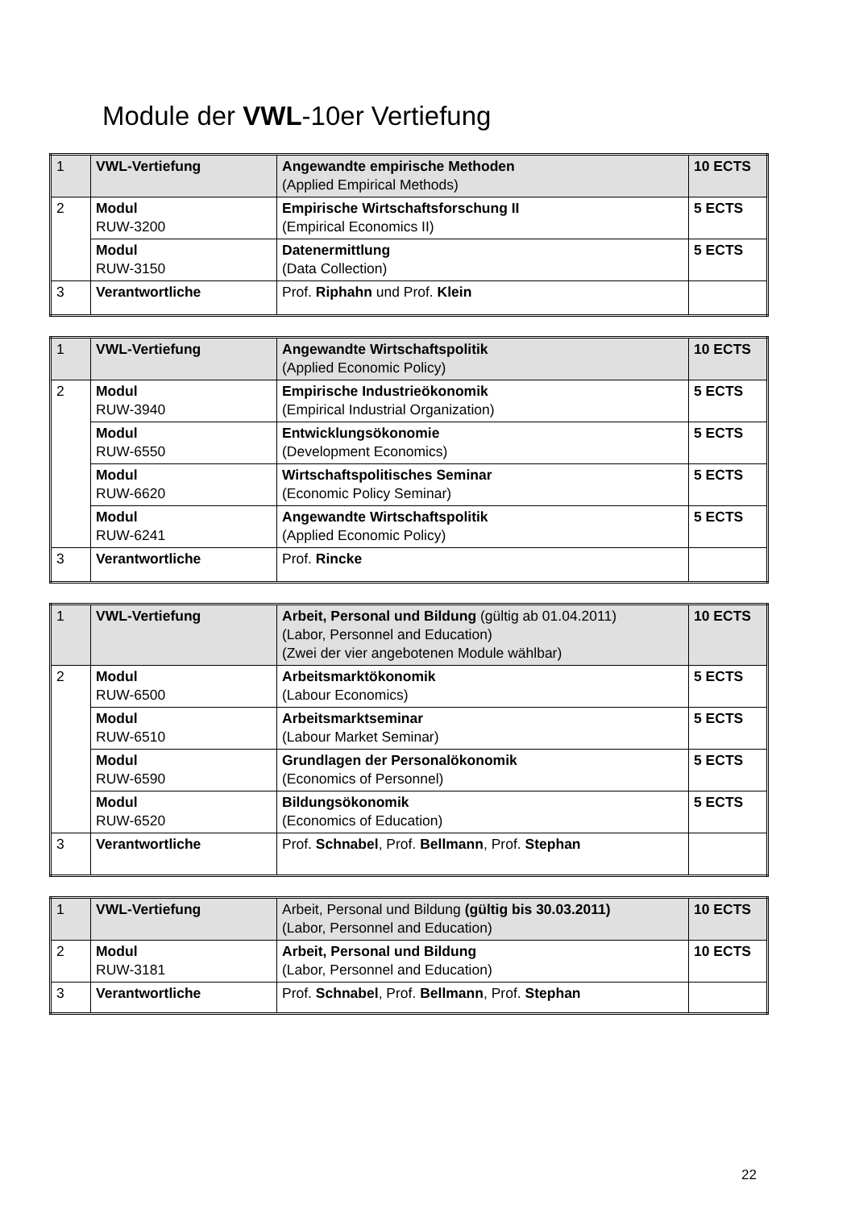Module der VWL-10er Vertiefung
| 1 | VWL-Vertiefung | Angewandte empirische Methoden (Applied Empirical Methods) | 10 ECTS |
| 2 | Modul RUW-3200 | Empirische Wirtschaftsforschung II (Empirical Economics II) | 5 ECTS |
| | Modul RUW-3150 | Datenermittlung (Data Collection) | 5 ECTS |
| 3 | Verantwortliche | Prof. Riphahn und Prof. Klein | |
| 1 | VWL-Vertiefung | Angewandte Wirtschaftspolitik (Applied Economic Policy) | 10 ECTS |
| 2 | Modul RUW-3940 | Empirische Industrieökonomik (Empirical Industrial Organization) | 5 ECTS |
| | Modul RUW-6550 | Entwicklungsökonomie (Development Economics) | 5 ECTS |
| | Modul RUW-6620 | Wirtschaftspolitisches Seminar (Economic Policy Seminar) | 5 ECTS |
| | Modul RUW-6241 | Angewandte Wirtschaftspolitik (Applied Economic Policy) | 5 ECTS |
| 3 | Verantwortliche | Prof. Rincke | |
| 1 | VWL-Vertiefung | Arbeit, Personal und Bildung (gültig ab 01.04.2011) (Labor, Personnel and Education) (Zwei der vier angebotenen Module wählbar) | 10 ECTS |
| 2 | Modul RUW-6500 | Arbeitsmarktökonomik (Labour Economics) | 5 ECTS |
| | Modul RUW-6510 | Arbeitsmarktseminar (Labour Market Seminar) | 5 ECTS |
| | Modul RUW-6590 | Grundlagen der Personalökonomik (Economics of Personnel) | 5 ECTS |
| | Modul RUW-6520 | Bildungsökonomik (Economics of Education) | 5 ECTS |
| 3 | Verantwortliche | Prof. Schnabel , Prof. Bellmann , Prof. Stephan | |
| 1 | VWL-Vertiefung | Arbeit, Personal und Bildung (gültig bis 30.03.2011) (Labor, Personnel and Education) | 10 ECTS |
| 2 | Modul RUW-3181 | Arbeit, Personal und Bildung (Labor, Personnel and Education) | 10 ECTS |
| 3 | Verantwortliche | Prof. Schnabel , Prof. Bellmann , Prof. Stephan | |
22